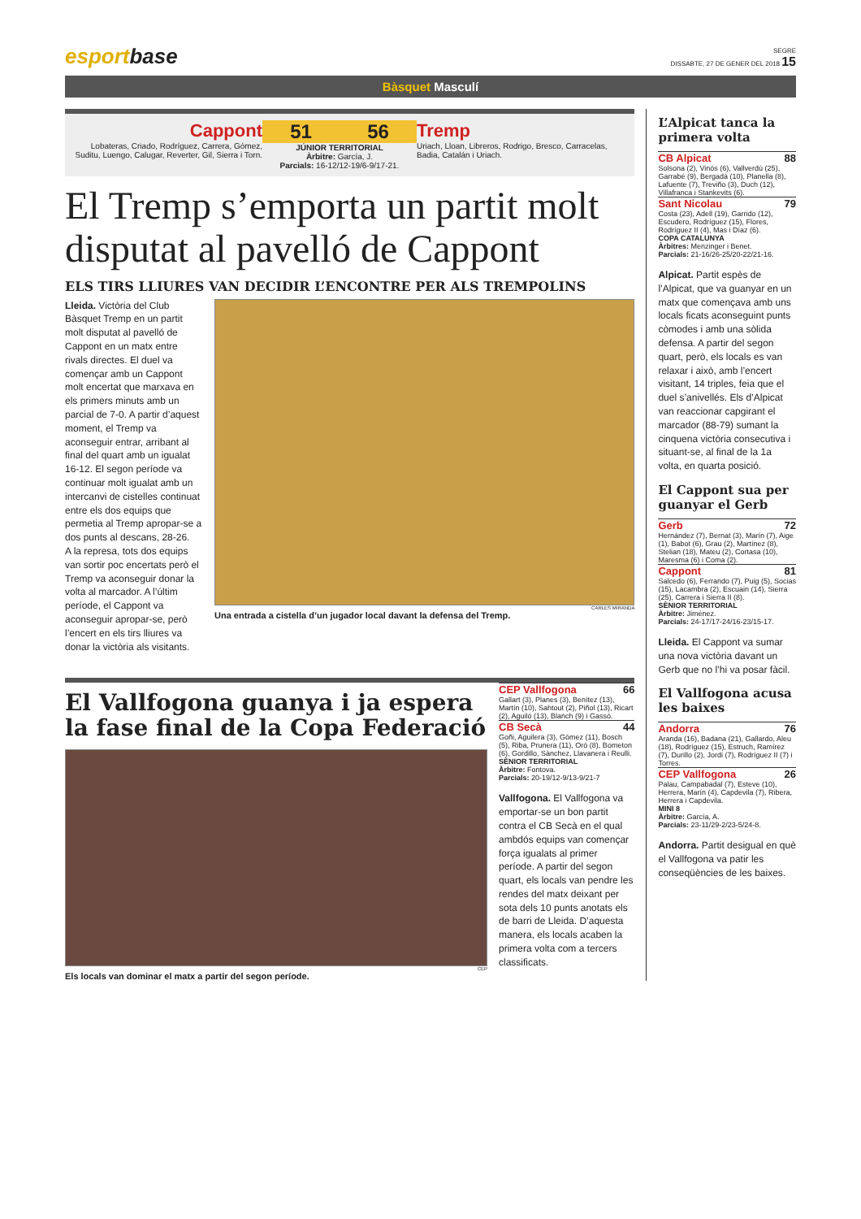esportbase
SEGRE
DISSABTE, 27 DE GENER DEL 2018 15
Bàsquet Masculí
Cappont
Lobateras, Criado, Rodríguez, Carrera, Gómez, Suditu, Luengo, Calugar, Reverter, Gil, Sierra i Torn.
51 56
JÚNIOR TERRITORIAL
Àrbitre: García, J.
Parcials: 16-12/12-19/6-9/17-21.
Tremp
Uriach, Lloan, Libreros, Rodrigo, Bresco, Carracelas, Badia, Catalán i Uriach.
El Tremp s’emporta un partit molt disputat al pavelló de Cappont
ELS TIRS LLIURES VAN DECIDIR L’ENCONTRE PER ALS TREMPOLINS
Lleida. Victòria del Club Bàsquet Tremp en un partit molt disputat al pavelló de Cappont en un matx entre rivals directes. El duel va començar amb un Cappont molt encertat que marxava en els primers minuts amb un parcial de 7-0. A partir d’aquest moment, el Tremp va aconseguir entrar, arribant al final del quart amb un igualat 16-12. El segon període va continuar molt igualat amb un intercanvi de cistelles continuat entre els dos equips que permetia al Tremp apropar-se a dos punts al descans, 28-26.
A la represa, tots dos equips van sortir poc encertats però el Tremp va aconseguir donar la volta al marcador. A l’últim període, el Cappont va aconseguir apropar-se, però l’encert en els tirs lliures va donar la victòria als visitants.
CARLES MIRANDA
Una entrada a cistella d’un jugador local davant la defensa del Tremp.
El Vallfogona guanya i ja espera la fase final de la Copa Federació
CEP
Els locals van dominar el matx a partir del segon període.
CEP Vallfogona 66
Gallart (3), Planes (3), Benítez (13), Martín (10), Sahtout (2), Piñol (13), Ricart (2), Aguiló (13), Blanch (9) i Gassó.
CB Secà 44
Goñi, Aguilera (3), Gómez (11), Bosch (5), Riba, Prunera (11), Oró (8), Bometon (6), Gordillo, Sànchez, Llavanera i Reulli.
SÈNIOR TERRITORIAL
Àrbitre: Fontova.
Parcials: 20-19/12-9/13-9/21-7
Vallfogona. El Vallfogona va emportar-se un bon partit contra el CB Secà en el qual ambdós equips van començar força igualats al primer període. A partir del segon quart, els locals van pendre les rendes del matx deixant per sota dels 10 punts anotats els de barri de Lleida. D’aquesta manera, els locals acaben la primera volta com a tercers classificats.
L’Alpicat tanca la primera volta
CB Alpicat 88
Solsona (2), Vinós (6), Vallverdú (25), Garrabé (9), Bergadà (10), Planella (8), Lafuente (7), Treviño (3), Duch (12), Villafranca i Stankevits (6).
Sant Nicolau 79
Costa (23), Adell (19), Garrido (12), Escudero, Rodríguez (15), Flores, Rodríguez II (4), Mas i Díaz (6).
COPA CATALUNYA
Àrbitres: Menzinger i Benet.
Parcials: 21-16/26-25/20-22/21-16.
Alpicat. Partit espès de l’Alpicat, que va guanyar en un matx que començava amb uns locals ficats aconseguint punts còmodes i amb una sòlida defensa. A partir del segon quart, però, els locals es van relaxar i això, amb l’encert visitant, 14 triples, feia que el duel s’anivellés. Els d’Alpicat van reaccionar capgirant el marcador (88-79) sumant la cinquena victòria consecutiva i situant-se, al final de la 1a volta, en quarta posició.
El Cappont sua per guanyar el Gerb
Gerb 72
Hernández (7), Bernat (3), Marín (7), Aige (1), Babot (6), Grau (2), Martínez (8), Stelian (18), Mateu (2), Cortasa (10), Maresma (6) i Coma (2).
Cappont 81
Salcedo (6), Ferrando (7), Puig (5), Socias (15), Lacambra (2), Escuain (14), Sierra (25), Carrera i Sierra II (8).
SÈNIOR TERRITORIAL
Àrbitre: Jiménez.
Parcials: 24-17/17-24/16-23/15-17.
Lleida. El Cappont va sumar una nova victòria davant un Gerb que no l’hi va posar fàcil.
El Vallfogona acusa les baixes
Andorra 76
Aranda (16), Badana (21), Gallardo, Aleu (18), Rodríguez (15), Estruch, Ramírez (7), Durillo (2), Jordi (7), Rodríguez II (7) i Torres.
CEP Vallfogona 26
Palau, Campabadal (7), Esteve (10), Herrera, Marín (4), Capdevila (7), Ribera, Herrera i Capdevila.
MINI 8
Àrbitre: García, A.
Parcials: 23-11/29-2/23-5/24-8.
Andorra. Partit desigual en què el Vallfogona va patir les conseqüències de les baixes.